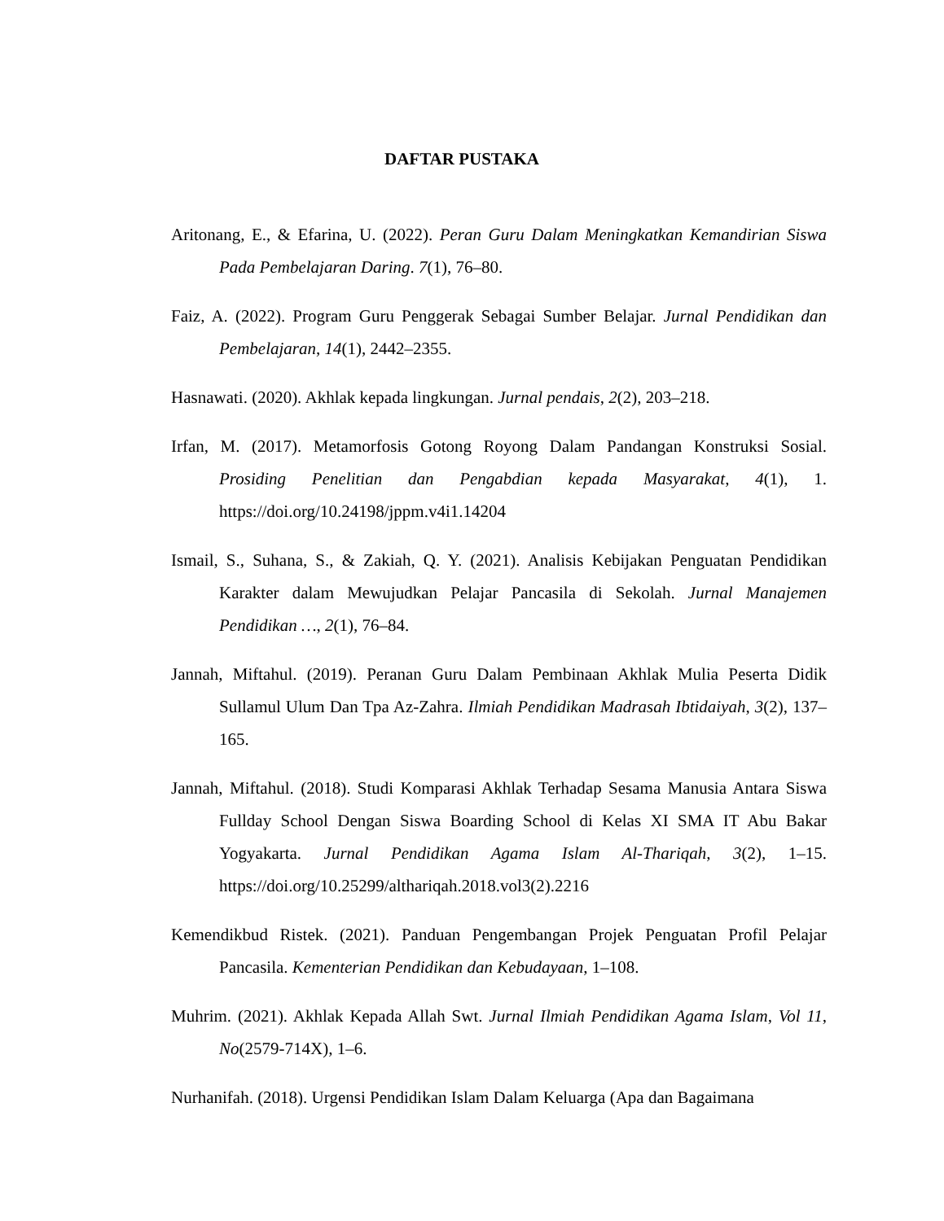DAFTAR PUSTAKA
Aritonang, E., & Efarina, U. (2022). Peran Guru Dalam Meningkatkan Kemandirian Siswa Pada Pembelajaran Daring. 7(1), 76–80.
Faiz, A. (2022). Program Guru Penggerak Sebagai Sumber Belajar. Jurnal Pendidikan dan Pembelajaran, 14(1), 2442–2355.
Hasnawati. (2020). Akhlak kepada lingkungan. Jurnal pendais, 2(2), 203–218.
Irfan, M. (2017). Metamorfosis Gotong Royong Dalam Pandangan Konstruksi Sosial. Prosiding Penelitian dan Pengabdian kepada Masyarakat, 4(1), 1. https://doi.org/10.24198/jppm.v4i1.14204
Ismail, S., Suhana, S., & Zakiah, Q. Y. (2021). Analisis Kebijakan Penguatan Pendidikan Karakter dalam Mewujudkan Pelajar Pancasila di Sekolah. Jurnal Manajemen Pendidikan …, 2(1), 76–84.
Jannah, Miftahul. (2019). Peranan Guru Dalam Pembinaan Akhlak Mulia Peserta Didik Sullamul Ulum Dan Tpa Az-Zahra. Ilmiah Pendidikan Madrasah Ibtidaiyah, 3(2), 137–165.
Jannah, Miftahul. (2018). Studi Komparasi Akhlak Terhadap Sesama Manusia Antara Siswa Fullday School Dengan Siswa Boarding School di Kelas XI SMA IT Abu Bakar Yogyakarta. Jurnal Pendidikan Agama Islam Al-Thariqah, 3(2), 1–15. https://doi.org/10.25299/althariqah.2018.vol3(2).2216
Kemendikbud Ristek. (2021). Panduan Pengembangan Projek Penguatan Profil Pelajar Pancasila. Kementerian Pendidikan dan Kebudayaan, 1–108.
Muhrim. (2021). Akhlak Kepada Allah Swt. Jurnal Ilmiah Pendidikan Agama Islam, Vol 11, No(2579-714X), 1–6.
Nurhanifah. (2018). Urgensi Pendidikan Islam Dalam Keluarga (Apa dan Bagaimana